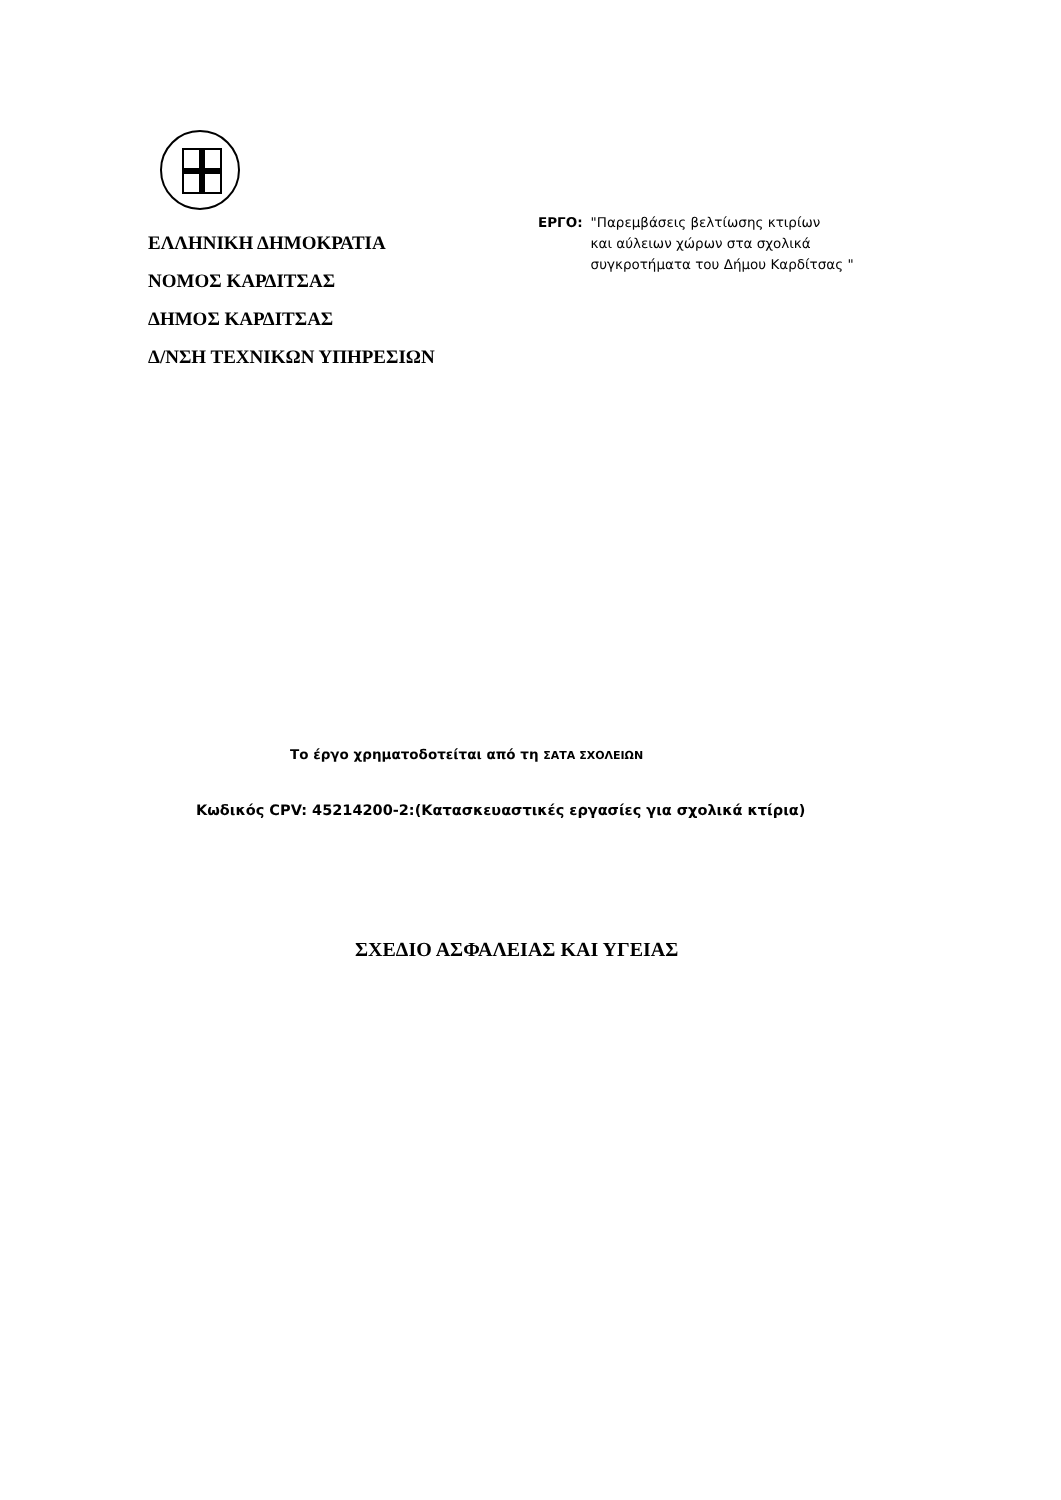ΕΛΛΗΝΙΚΗ ΔΗΜΟΚΡΑΤΙΑ
ΝΟΜΟΣ ΚΑΡΔΙΤΣΑΣ
ΔΗΜΟΣ ΚΑΡΔΙΤΣΑΣ
Δ/ΝΣΗ ΤΕΧΝΙΚΩΝ ΥΠΗΡΕΣΙΩΝ
ΕΡΓΟ: "Παρεμβάσεις βελτίωσης κτιρίων
και αύλειων χώρων στα σχολικά
συγκροτήματα του Δήμου Καρδίτσας "
Το έργο χρηματοδοτείται από τη ΣΑΤΑ ΣΧΟΛΕΙΩΝ
Κωδικός CPV: 45214200-2:(Κατασκευαστικές εργασίες για σχολικά κτίρια)
ΣΧΕΔΙΟ ΑΣΦΑΛΕΙΑΣ ΚΑΙ ΥΓΕΙΑΣ